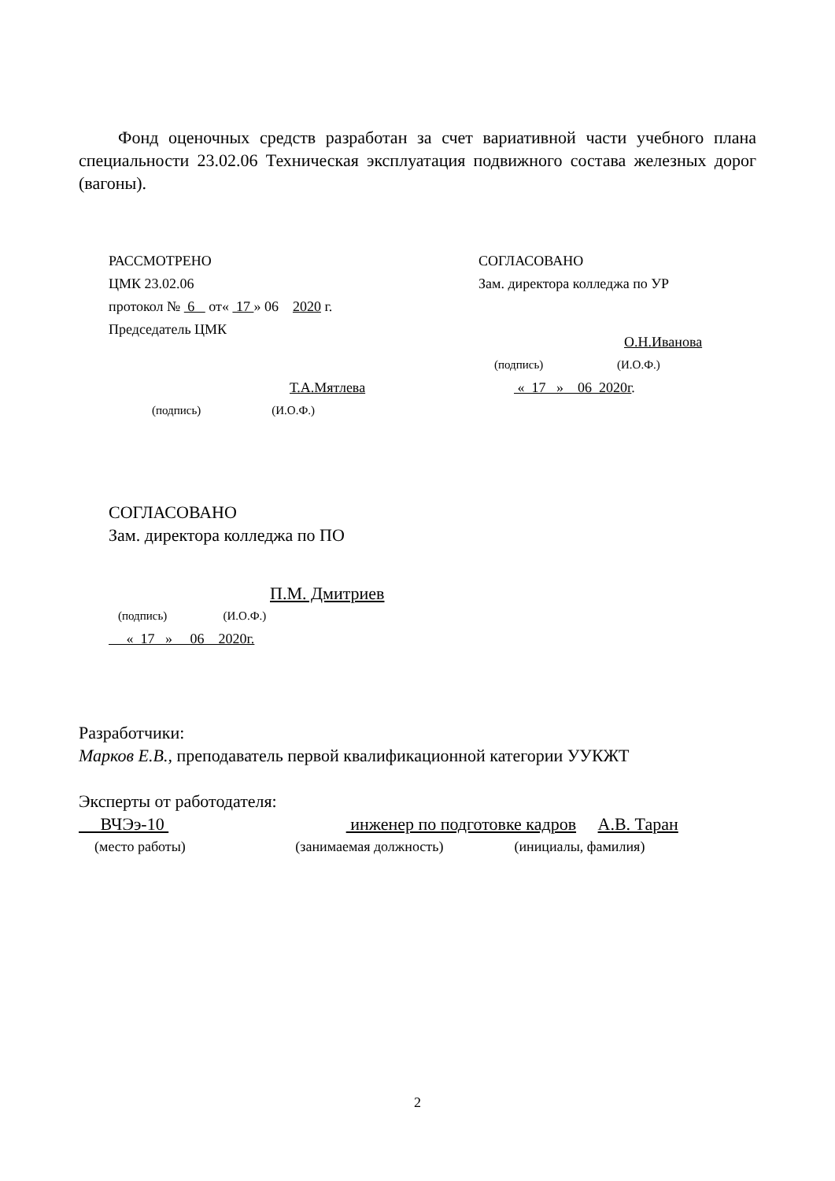Фонд оценочных средств разработан за счет вариативной части учебного плана специальности 23.02.06 Техническая эксплуатация подвижного состава железных дорог (вагоны).
РАССМОТРЕНО
ЦМК 23.02.06
протокол № 6 от« 17 » 06 2020 г.
Председатель ЦМК
Т.А.Мятлева
(подпись) (И.О.Ф.)
СОГЛАСОВАНО
Зам. директора колледжа по УР
О.Н.Иванова
(подпись) (И.О.Ф.)
« 17 » 06 2020г.
СОГЛАСОВАНО
Зам. директора колледжа по ПО
П.М. Дмитриев
(подпись) (И.О.Ф.)
« 17 » 06 2020г.
Разработчики:
Марков Е.В., преподаватель первой квалификационной категории УУКЖТ
Эксперты от работодателя:
ВЧЭэ-10 инженер по подготовке кадров А.В. Таран
(место работы) (занимаемая должность) (инициалы, фамилия)
2